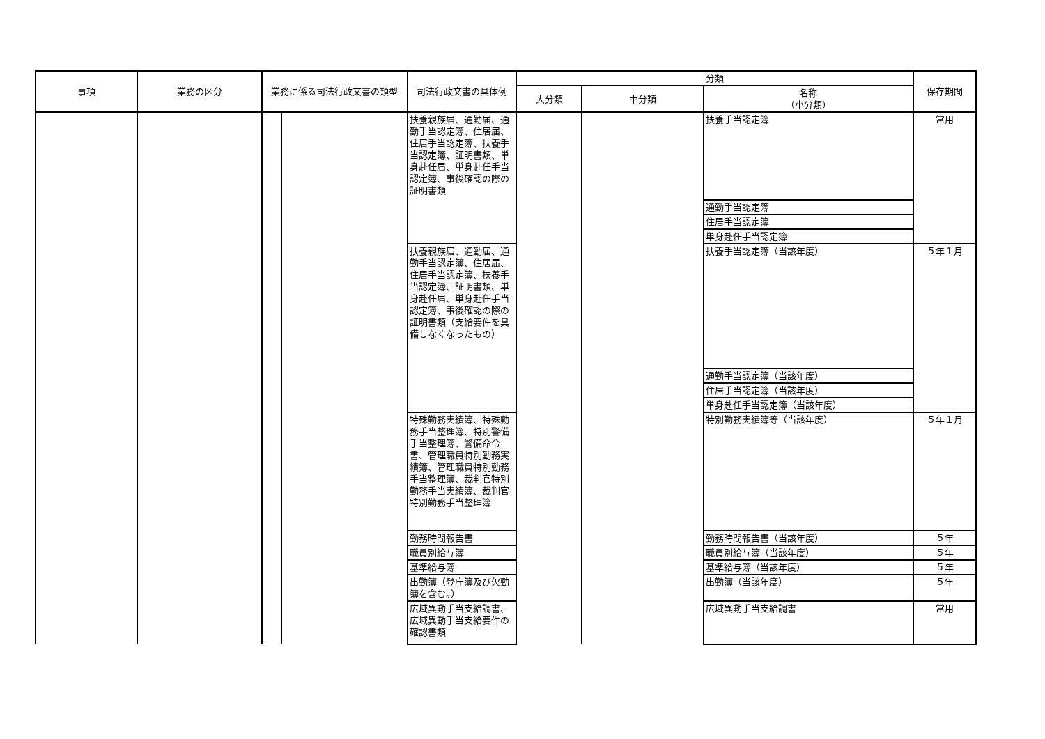| 事項 | 業務の区分 | 業務に係る司法行政文書の類型 | | 司法行政文書の具体例 | 分類 | | | 保存期間 |
| --- | --- | --- | --- | --- | --- | --- | --- | --- |
| | | | | | 大分類 | 中分類 | 名称 （小分類） | |
| | | | | 扶養親族届、通勤届、通勤手当認定簿、住居届、住居手当認定簿、扶養手当認定簿、証明書類、単身赴任届、単身赴任手当認定簿、事後確認の際の証明書類 | | | 扶養手当認定簿 | 常用 |
| | | | | | | | 通勤手当認定簿 | |
| | | | | | | | 住居手当認定簿 | |
| | | | | | | | 単身赴任手当認定簿 | |
| | | | | 扶養親族届、通勤届、通勤手当認定簿、住居届、住居手当認定簿、扶養手当認定簿、証明書類、単身赴任届、単身赴任手当認定簿、事後確認の際の証明書類（支給要件を具備しなくなったもの） | | | 扶養手当認定簿（当該年度） | ５年１月 |
| | | | | | | | 通勤手当認定簿（当該年度） | |
| | | | | | | | 住居手当認定簿（当該年度） | |
| | | | | | | | 単身赴任手当認定簿（当該年度） | |
| | | | | 特殊勤務実績簿、特殊勤務手当整理簿、特別警備手当整理簿、警備命令書、管理職員特別勤務実績簿、管理職員特別勤務手当整理簿、裁判官特別勤務手当実績簿、裁判官特別勤務手当整理簿 | | | 特別勤務実績簿等（当該年度） | ５年１月 |
| | | | | 勤務時間報告書 | | | 勤務時間報告書（当該年度） | ５年 |
| | | | | 職員別給与簿 | | | 職員別給与簿（当該年度） | ５年 |
| | | | | 基準給与簿 | | | 基準給与簿（当該年度） | ５年 |
| | | | | 出勤簿（登庁簿及び欠勤簿を含む。） | | | 出勤簿（当該年度） | ５年 |
| | | | | 広域異動手当支給調書、広域異動手当支給要件の確認書類 | | | 広域異動手当支給調書 | 常用 |